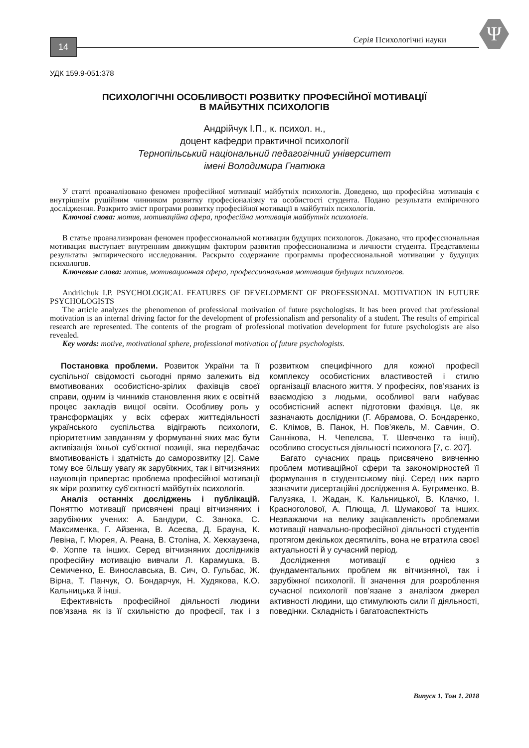14
Серія Психологічні науки
Ψ
УДК 159.9-051:378
ПСИХОЛОГІЧНІ ОСОБЛИВОСТІ РОЗВИТКУ ПРОФЕСІЙНОЇ МОТИВАЦІЇ
В МАЙБУТНІХ ПСИХОЛОГІВ
Андрійчук І.П., к. психол. н.,
доцент кафедри практичної психології
Тернопільський національний педагогічний університет
імені Володимира Гнатюка
У статті проаналізовано феномен професійної мотивації майбутніх психологів. Доведено, що професійна мотивація є внутрішнім рушійним чинником розвитку професіоналізму та особистості студента. Подано результати емпіричного дослідження. Розкрито зміст програми розвитку професійної мотивації в майбутніх психологів.
Ключові слова: мотив, мотиваційна сфера, професійна мотивація майбутніх психологів.
В статье проанализирован феномен профессиональной мотивации будущих психологов. Доказано, что профессиональная мотивация выступает внутренним движущим фактором развития профессионализма и личности студента. Представлены результаты эмпирического исследования. Раскрыто содержание программы профессиональной мотивации у будущих психологов.
Ключевые слова: мотив, мотивационная сфера, профессиональная мотивация будущих психологов.
Andriichuk I.P. PSYCHOLOGICAL FEATURES OF DEVELOPMENT OF PROFESSIONAL MOTIVATION IN FUTURE PSYCHOLOGISTS
The article analyzes the phenomenon of professional motivation of future psychologists. It has been proved that professional motivation is an internal driving factor for the development of professionalism and personality of a student. The results of empirical research are represented. The contents of the program of professional motivation development for future psychologists are also revealed.
Key words: motive, motivational sphere, professional motivation of future psychologists.
Постановка проблеми. Розвиток України та її суспільної свідомості сьогодні прямо залежить від вмотивованих особистісно-зрілих фахівців своєї справи, одним із чинників становлення яких є освітній процес закладів вищої освіти. Особливу роль у трансформаціях у всіх сферах життєдіяльності українського суспільства відіграють психологи, пріоритетним завданням у формуванні яких має бути активізація їхньої суб’єктної позиції, яка передбачає вмотивованість і здатність до саморозвитку [2]. Саме тому все більшу увагу як зарубіжних, так і вітчизняних науковців привертає проблема професійної мотивації як міри розвитку суб’єктності майбутніх психологів.
Аналіз останніх досліджень і публікацій. Поняттю мотивації присвячені праці вітчизняних і зарубіжних учених: А. Бандури, С. Занюка, С. Максименка, Г. Айзенка, В. Асеєва, Д. Брауна, К. Левіна, Г. Мюрея, А. Реана, В. Століна, Х. Хекхаузена, Ф. Хоппе та інших. Серед вітчизняних дослідників професійну мотивацію вивчали Л. Карамушка, В. Семиченко, Е. Винославська, В. Сич, О. Гульбас, Ж. Вірна, Т. Панчук, О. Бондарчук, Н. Худякова, К.О. Кальницька й інші.
Ефективність професійної діяльності людини пов’язана як із її схильністю до професії, так і з розвитком специфічного для кожної професії комплексу особистісних властивостей і стилю організації власного життя. У професіях, пов’язаних із взаємодією з людьми, особливої ваги набуває особистісний аспект підготовки фахівця. Це, як зазначають дослідники (Г. Абрамова, О. Бондаренко, Є. Клімов, В. Панок, Н. Пов’якель, М. Савчин, О. Саннікова, Н. Чепелєва, Т. Шевченко та інші), особливо стосується діяльності психолога [7, с. 207].
Багато сучасних праць присвячено вивченню проблем мотиваційної сфери та закономірностей її формування в студентському віці. Серед них варто зазначити дисертаційні дослідження А. Бугрименко, В. Галузяка, І. Жадан, К. Кальницької, В. Клачко, І. Красноголової, А. Плюща, Л. Шумакової та інших. Незважаючи на велику зацікавленість проблемами мотивації навчально-професійної діяльності студентів протягом декількох десятиліть, вона не втратила своєї актуальності й у сучасний період.
Дослідження мотивації є однією з фундаментальних проблем як вітчизняної, так і зарубіжної психології. Її значення для розроблення сучасної психології пов’язане з аналізом джерел активності людини, що стимулюють сили її діяльності, поведінки. Складність і багатоаспектність
Випуск 1. Том 1. 2018